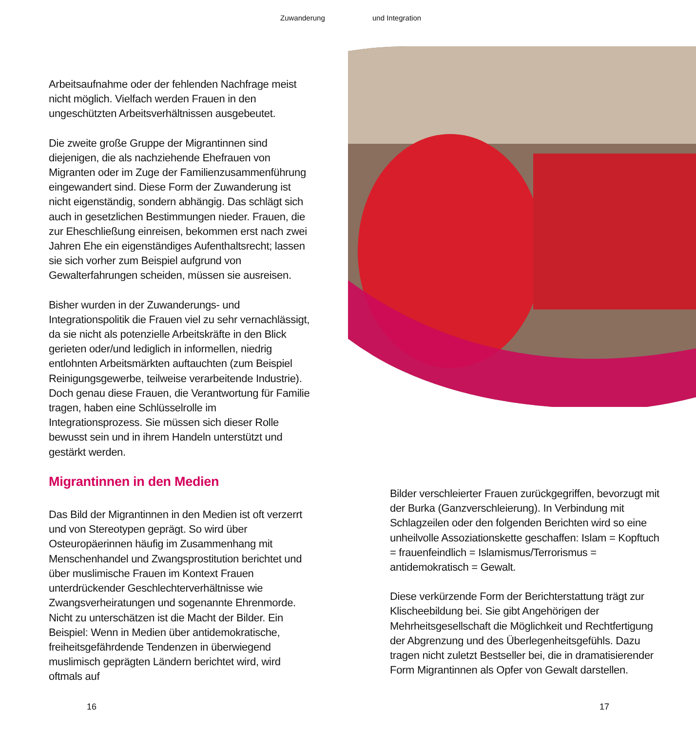Zuwanderung und Integration
Arbeitsaufnahme oder der fehlenden Nachfrage meist nicht möglich. Vielfach werden Frauen in den ungeschützten Arbeitsverhältnissen ausgebeutet.
Die zweite große Gruppe der Migrantinnen sind diejenigen, die als nachziehende Ehefrauen von Migranten oder im Zuge der Familienzusammenführung eingewandert sind. Diese Form der Zuwanderung ist nicht eigenständig, sondern abhängig. Das schlägt sich auch in gesetzlichen Bestimmungen nieder. Frauen, die zur Eheschließung einreisen, bekommen erst nach zwei Jahren Ehe ein eigenständiges Aufenthaltsrecht; lassen sie sich vorher zum Beispiel aufgrund von Gewalterfahrungen scheiden, müssen sie ausreisen.
Bisher wurden in der Zuwanderungs- und Integrationspolitik die Frauen viel zu sehr vernachlässigt, da sie nicht als potenzielle Arbeitskräfte in den Blick gerieten oder/und lediglich in informellen, niedrig entlohnten Arbeitsmärkten auftauchten (zum Beispiel Reinigungsgewerbe, teilweise verarbeitende Industrie). Doch genau diese Frauen, die Verantwortung für Familie tragen, haben eine Schlüsselrolle im Integrationsprozess. Sie müssen sich dieser Rolle bewusst sein und in ihrem Handeln unterstützt und gestärkt werden.
Migrantinnen in den Medien
Das Bild der Migrantinnen in den Medien ist oft verzerrt und von Stereotypen geprägt. So wird über Osteuropäerinnen häufig im Zusammenhang mit Menschenhandel und Zwangsprostitution berichtet und über muslimische Frauen im Kontext Frauen unterdrückender Geschlechterverhältnisse wie Zwangsverheiratungen und sogenannte Ehrenmorde. Nicht zu unterschätzen ist die Macht der Bilder. Ein Beispiel: Wenn in Medien über antidemokratische, freiheitsgefährdende Tendenzen in überwiegend muslimisch geprägten Ländern berichtet wird, wird oftmals auf
Bilder verschleierter Frauen zurückgegriffen, bevorzugt mit der Burka (Ganzverschleierung). In Verbindung mit Schlagzeilen oder den folgenden Berichten wird so eine unheilvolle Assoziationskette geschaffen: Islam = Kopftuch = frauenfeindlich = Islamismus/Terrorismus = antidemokratisch = Gewalt.
Diese verkürzende Form der Berichterstattung trägt zur Klischeebildung bei. Sie gibt Angehörigen der Mehrheitsgesellschaft die Möglichkeit und Rechtfertigung der Abgrenzung und des Überlegenheitsgefühls. Dazu tragen nicht zuletzt Bestseller bei, die in dramatisierender Form Migrantinnen als Opfer von Gewalt darstellen.
16 17